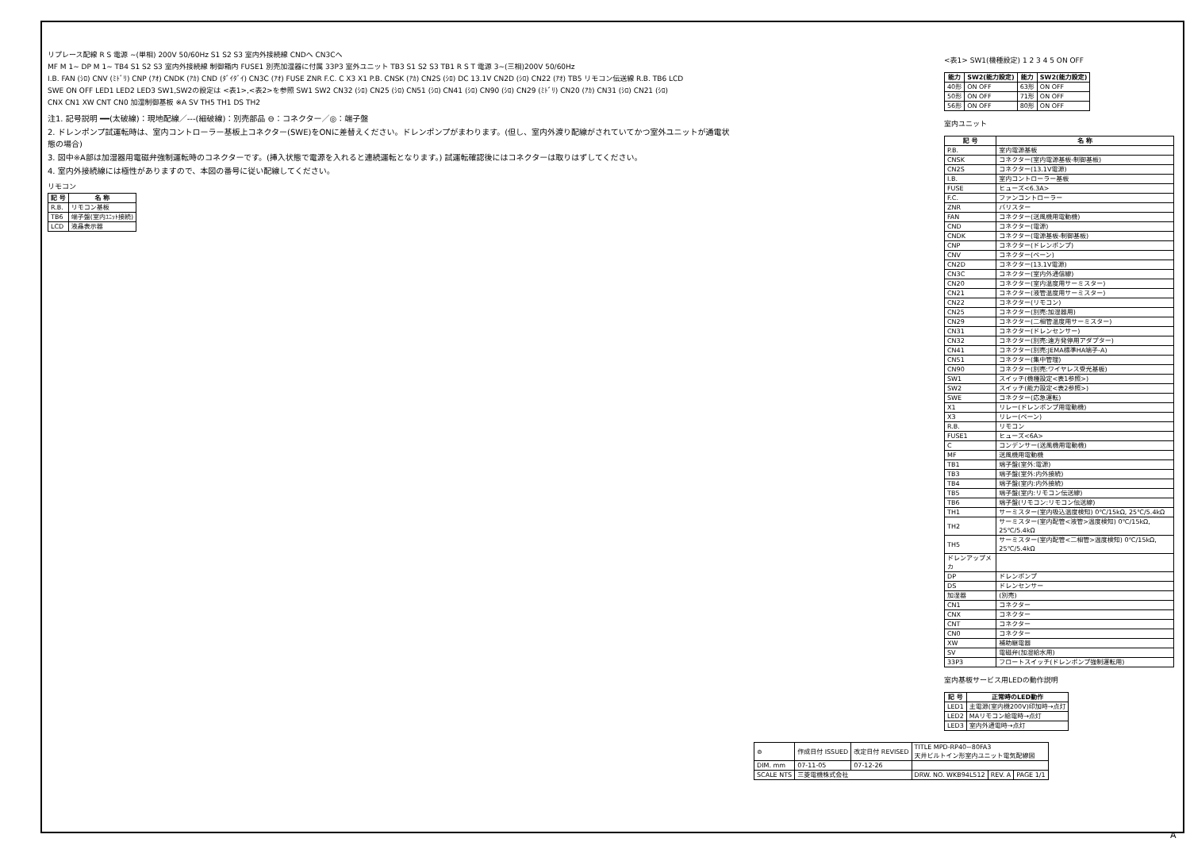リプレース配線 R S 電源 ~(単相) 200V 50/60Hz S1 S2 S3 室内外接続線 CNDへ CN3Cへ
MF M 1~ DP M 1~ TB4 S1 S2 S3 室内外接続線 制御箱内 FUSE1 別売加湿器に付属 33P3 室外ユニット TB3 S1 S2 S3 TB1 R S T 電源 3~(三相)200V 50/60Hz
I.B. FAN (ｼﾛ) CNV (ﾐﾄﾞﾘ) CNP (ｱｵ) CNDK (ｱｶ) CND (ﾀﾞｲﾀﾞｲ) CN3C (ｱｵ) FUSE ZNR F.C. C X3 X1 P.B. CNSK (ｱｶ) CN2S (ｼﾛ) DC 13.1V CN2D (ｼﾛ) CN22 (ｱｵ) TB5 リモコン伝送線 R.B. TB6 LCD
SWE ON OFF LED1 LED2 LED3 SW1,SW2の設定は <表1>,<表2>を参照 SW1 SW2 CN32 (ｼﾛ) CN25 (ｼﾛ) CN51 (ｼﾛ) CN41 (ｼﾛ) CN90 (ｼﾛ) CN29 (ﾐﾄﾞﾘ) CN20 (ｱｶ) CN31 (ｼﾛ) CN21 (ｼﾛ)
CNX CN1 XW CNT CN0 加湿制御基板 ※A SV TH5 TH1 DS TH2
注1. 記号説明 ━━(太破線)：現地配線／‐‐‐(細破線)：別売部品 ⊖：コネクター／◎：端子盤
2. ドレンポンプ試運転時は、室内コントローラー基板上コネクター(SWE)をONに差替えください。ドレンポンプがまわります。(但し、室内外渡り配線がされていてかつ室外ユニットが通電状態の場合)
3. 図中※A部は加湿器用電磁弁強制運転時のコネクターです。(挿入状態で電源を入れると連続運転となります。) 試運転確認後にはコネクターは取りはずしてください。
4. 室内外接続線には極性がありますので、本図の番号に従い配線してください。
リモコン
| 記 号 | 名 称 |
| --- | --- |
| R.B. | リモコン基板 |
| TB6 | 端子盤(室内ﾕﾆｯﾄ接続) |
| LCD | 液晶表示器 |
<表1> SW1(機種設定) 1 2 3 4 5 ON OFF
| 能力 | SW2(能力設定) | 能力 | SW2(能力設定) |
| --- | --- | --- | --- |
| 40形 | ON OFF | 63形 | ON OFF |
| 50形 | ON OFF | 71形 | ON OFF |
| 56形 | ON OFF | 80形 | ON OFF |
室内ユニット
| 記 号 | 名 称 |
| --- | --- |
| P.B. | 室内電源基板 |
| CNSK | コネクター(室内電源基板-制御基板) |
| CN2S | コネクター(13.1V電源) |
| I.B. | 室内コントローラー基板 |
| FUSE | ヒューズ<6.3A> |
| F.C. | ファンコントローラー |
| ZNR | バリスター |
| FAN | コネクター(送風機用電動機) |
| CND | コネクター(電源) |
| CNDK | コネクター(電源基板-制御基板) |
| CNP | コネクター(ドレンポンプ) |
| CNV | コネクター(ベーン) |
| CN2D | コネクター(13.1V電源) |
| CN3C | コネクター(室内外通信線) |
| CN20 | コネクター(室内温度用サーミスター) |
| CN21 | コネクター(液管温度用サーミスター) |
| CN22 | コネクター(リモコン) |
| CN25 | コネクター(別売:加湿器用) |
| CN29 | コネクター(二相管温度用サーミスター) |
| CN31 | コネクター(ドレンセンサー) |
| CN32 | コネクター(別売:遠方発停用アダプター) |
| CN41 | コネクター(別売:JEMA標準HA端子-A) |
| CN51 | コネクター(集中管理) |
| CN90 | コネクター(別売:ワイヤレス受光基板) |
| SW1 | スイッチ(機種設定<表1参照>) |
| SW2 | スイッチ(能力設定<表2参照>) |
| SWE | コネクター(応急運転) |
| X1 | リレー(ドレンポンプ用電動機) |
| X3 | リレー(ベーン) |
| R.B. | リモコン |
| FUSE1 | ヒューズ<6A> |
| C | コンデンサー(送風機用電動機) |
| MF | 送風機用電動機 |
| TB1 | 端子盤(室外:電源) |
| TB3 | 端子盤(室外:内外接続) |
| TB4 | 端子盤(室内:内外接続) |
| TB5 | 端子盤(室内:リモコン伝送線) |
| TB6 | 端子盤(リモコン:リモコン伝送線) |
| TH1 | サーミスター(室内吸込温度検知) 0℃/15kΩ, 25℃/5.4kΩ |
| TH2 | サーミスター(室内配管<液管>温度検知) 0℃/15kΩ, 25℃/5.4kΩ |
| TH5 | サーミスター(室内配管<二相管>温度検知) 0℃/15kΩ, 25℃/5.4kΩ |
| ドレンアップメカ | |
| DP | ドレンポンプ |
| DS | ドレンセンサー |
| 加湿器 | (別売) |
| CN1 | コネクター |
| CNX | コネクター |
| CNT | コネクター |
| CN0 | コネクター |
| XW | 補助継電器 |
| SV | 電磁弁(加湿給水用) |
| 33P3 | フロートスイッチ(ドレンポンプ強制運転用) |
室内基板サービス用LEDの動作説明
| 記 号 | 正常時のLED動作 |
| --- | --- |
| LED1 | 主電源(室内機200V)印加時→点灯 |
| LED2 | MAリモコン給電時→点灯 |
| LED3 | 室内外通電時→点灯 |
| ⊚ | 作成日付 ISSUED | 改定日付 REVISED | TITLE MPD-RP40~80FA3 天井ビルトイン形室内ユニット電気配線図 | | |
| DIM. mm | 07-11-05 | 07-12-26 | | | |
| SCALE NTS | 三菱電機株式会社 | | DRW. NO. WKB94L512 | REV. A | PAGE 1/1 |
A